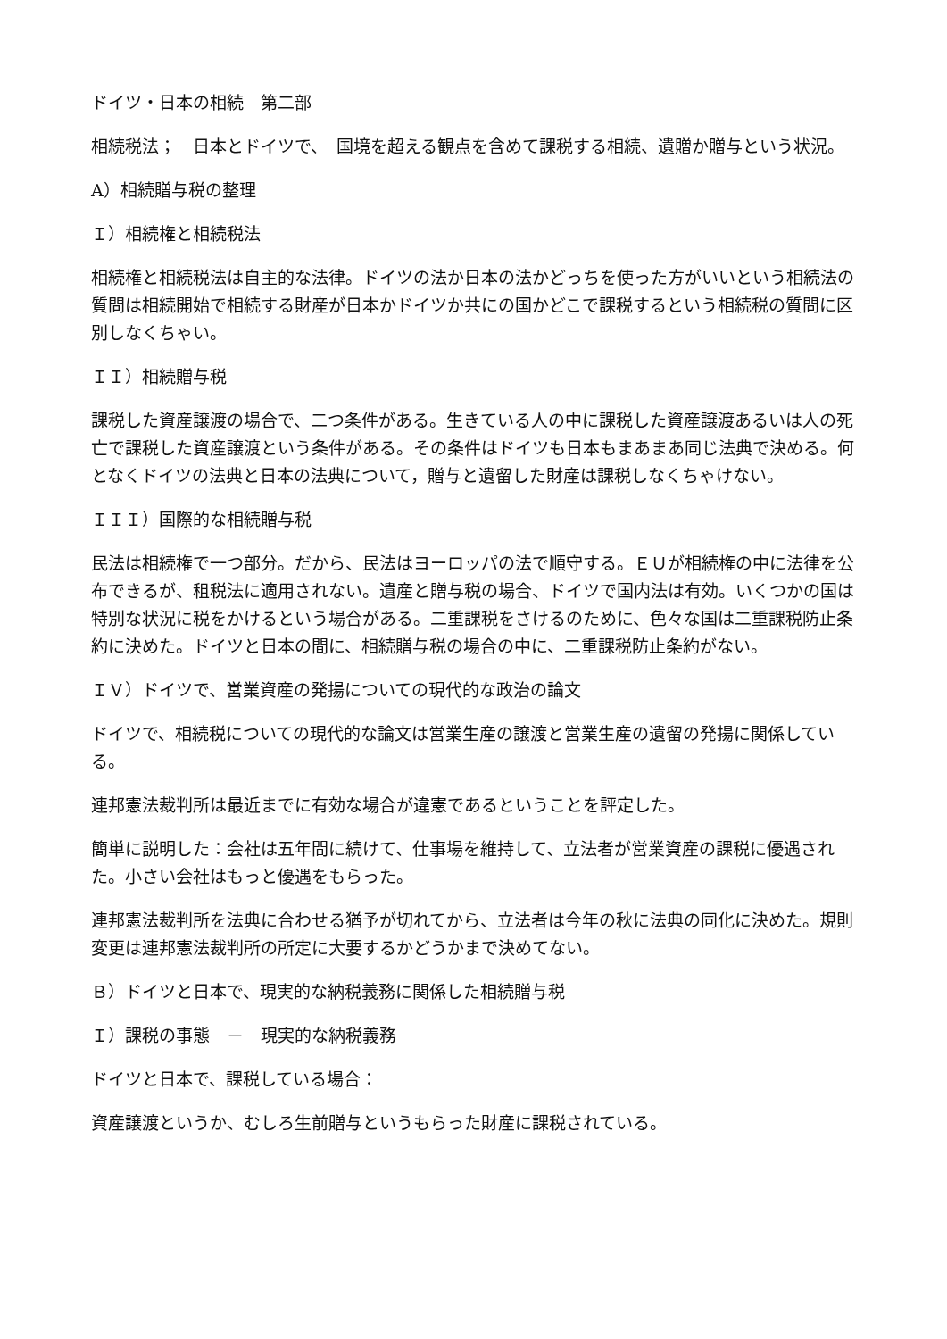ドイツ・日本の相続　第二部
相続税法；　日本とドイツで、　国境を超える観点を含めて課税する相続、遺贈か贈与という状況。
A）相続贈与税の整理
Ｉ）相続権と相続税法
相続権と相続税法は自主的な法律。ドイツの法か日本の法かどっちを使った方がいいという相続法の質問は相続開始で相続する財産が日本かドイツか共にの国かどこで課税するという相続税の質問に区別しなくちゃい。
ＩＩ）相続贈与税
課税した資産譲渡の場合で、二つ条件がある。生きている人の中に課税した資産譲渡あるいは人の死亡で課税した資産譲渡という条件がある。その条件はドイツも日本もまあまあ同じ法典で決める。何となくドイツの法典と日本の法典について，贈与と遺留した財産は課税しなくちゃけない。
ＩＩＩ）国際的な相続贈与税
民法は相続権で一つ部分。だから、民法はヨーロッパの法で順守する。ＥＵが相続権の中に法律を公布できるが、租税法に適用されない。遺産と贈与税の場合、ドイツで国内法は有効。いくつかの国は特別な状況に税をかけるという場合がある。二重課税をさけるのために、色々な国は二重課税防止条約に決めた。ドイツと日本の間に、相続贈与税の場合の中に、二重課税防止条約がない。
ＩＶ）ドイツで、営業資産の発揚についての現代的な政治の論文
ドイツで、相続税についての現代的な論文は営業生産の譲渡と営業生産の遺留の発揚に関係している。
連邦憲法裁判所は最近までに有効な場合が違憲であるということを評定した。
簡単に説明した：会社は五年間に続けて、仕事場を維持して、立法者が営業資産の課税に優遇された。小さい会社はもっと優遇をもらった。
連邦憲法裁判所を法典に合わせる猶予が切れてから、立法者は今年の秋に法典の同化に決めた。規則変更は連邦憲法裁判所の所定に大要するかどうかまで決めてない。
Ｂ）ドイツと日本で、現実的な納税義務に関係した相続贈与税
Ｉ）課税の事態　－　現実的な納税義務
ドイツと日本で、課税している場合：
資産譲渡というか、むしろ生前贈与というもらった財産に課税されている。